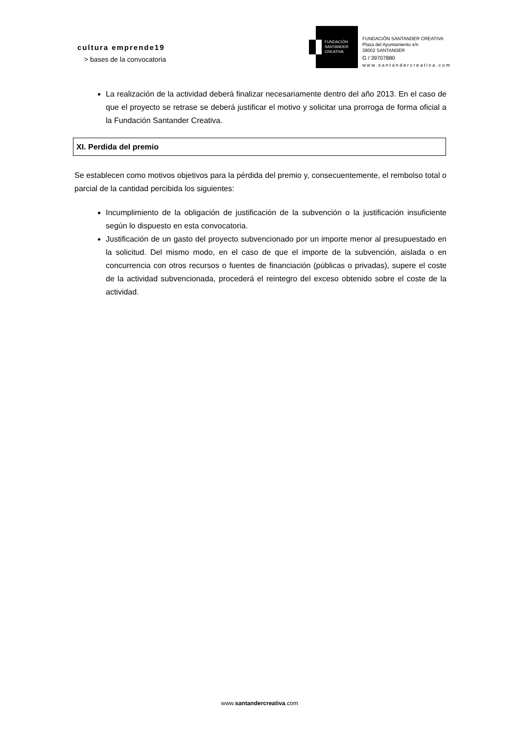cultura emprende19
> bases de la convocatoria
FUNDACIÓN
SANTANDER
CREATIVA
FUNDACIÓN SANTANDER CREATIVA
Plaza del Ayuntamiento s/n
39002 SANTANDER
G / 39707880
www.santandercreativa.com
La realización de la actividad deberá finalizar necesariamente dentro del año 2013. En el caso de que el proyecto se retrase se deberá justificar el motivo y solicitar una prorroga de forma oficial a la Fundación Santander Creativa.
XI. Perdida del premio
Se establecen como motivos objetivos para la pérdida del premio y, consecuentemente, el rembolso total o parcial de la cantidad percibida los siguientes:
Incumplimiento de la obligación de justificación de la subvención o la justificación insuficiente según lo dispuesto en esta convocatoria.
Justificación de un gasto del proyecto subvencionado por un importe menor al presupuestado en la solicitud. Del mismo modo, en el caso de que el importe de la subvención, aislada o en concurrencia con otros recursos o fuentes de financiación (públicas o privadas), supere el coste de la actividad subvencionada, procederá el reintegro del exceso obtenido sobre el coste de la actividad.
www.santandercreativa.com